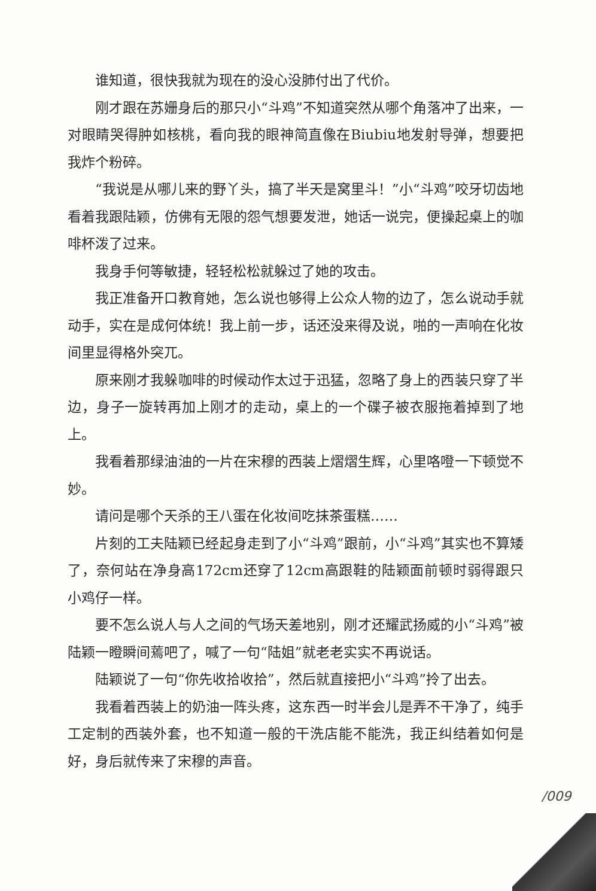谁知道，很快我就为现在的没心没肺付出了代价。
刚才跟在苏姗身后的那只小“斗鸡”不知道突然从哪个角落冲了出来，一对眼睛哭得肿如核桃，看向我的眼神简直像在Biubiu地发射导弹，想要把我炸个粉碎。
“我说是从哪儿来的野丫头，搞了半天是窝里斗！”小“斗鸡”咬牙切齿地看着我跟陆颖，仿佛有无限的怨气想要发泄，她话一说完，便操起桌上的咖啡杯泼了过来。
我身手何等敏捷，轻轻松松就躲过了她的攻击。
我正准备开口教育她，怎么说也够得上公众人物的边了，怎么说动手就动手，实在是成何体统！我上前一步，话还没来得及说，啪的一声响在化妆间里显得格外突兀。
原来刚才我躲咖啡的时候动作太过于迅猛，忽略了身上的西装只穿了半边，身子一旋转再加上刚才的走动，桌上的一个碟子被衣服拖着掉到了地上。
我看着那绿油油的一片在宋穆的西装上熠熠生辉，心里咯噔一下顿觉不妙。
请问是哪个天杀的王八蛋在化妆间吃抹茶蛋糕……
片刻的工夫陆颖已经起身走到了小“斗鸡”跟前，小“斗鸡”其实也不算矮了，奈何站在净身高172cm还穿了12cm高跟鞋的陆颖面前顿时弱得跟只小鸡仔一样。
要不怎么说人与人之间的气场天差地别，刚才还耀武扬威的小“斗鸡”被陆颖一瞪瞬间蔫吧了，喊了一句“陆姐”就老老实实不再说话。
陆颖说了一句“你先收拾收拾”，然后就直接把小“斗鸡”拎了出去。
我看着西装上的奶油一阵头疼，这东西一时半会儿是弄不干净了，纯手工定制的西装外套，也不知道一般的干洗店能不能洗，我正纠结着如何是好，身后就传来了宋穆的声音。
/009